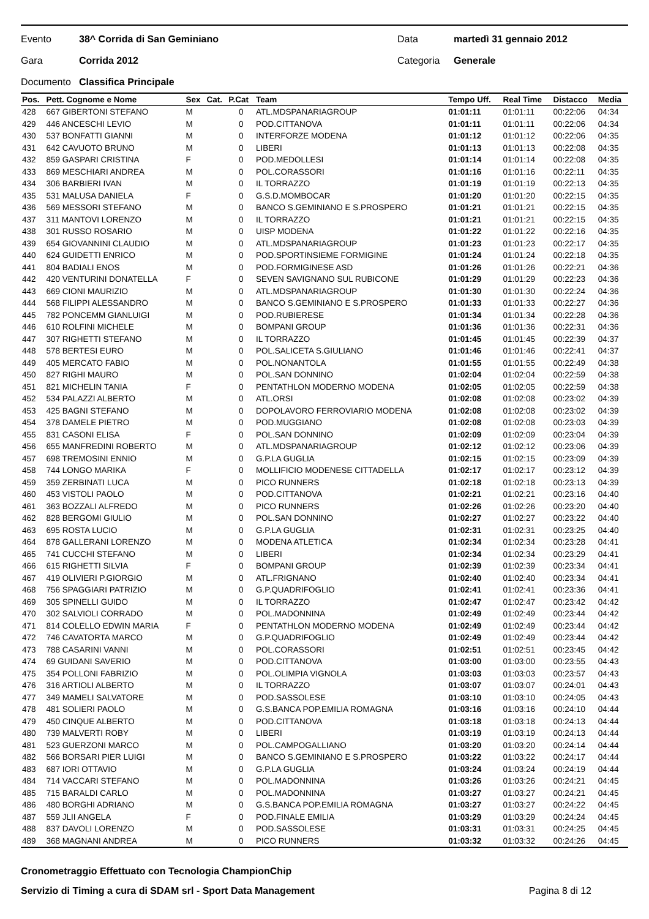Evento 38^ Corrida di San Geminiano Data martedì 31 gennaio 2012
Gara Corrida 2012 Categoria Generale
Documento Classifica Principale
| Pos. | Pett. Cognome e Nome | Sex | Cat. | P.Cat | Team | Tempo Uff. | Real Time | Distacco | Media |
| --- | --- | --- | --- | --- | --- | --- | --- | --- | --- |
| 428 | 667 GIBERTONI STEFANO | M | | 0 | ATL.MDSPANARIAGROUP | 01:01:11 | 01:01:11 | 00:22:06 | 04:34 |
| 429 | 446 ANCESCHI LEVIO | M | | 0 | POD.CITTANOVA | 01:01:11 | 01:01:11 | 00:22:06 | 04:34 |
| 430 | 537 BONFATTI GIANNI | M | | 0 | INTERFORZE MODENA | 01:01:12 | 01:01:12 | 00:22:06 | 04:35 |
| 431 | 642 CAVUOTO BRUNO | M | | 0 | LIBERI | 01:01:13 | 01:01:13 | 00:22:08 | 04:35 |
| 432 | 859 GASPARI CRISTINA | F | | 0 | POD.MEDOLLESI | 01:01:14 | 01:01:14 | 00:22:08 | 04:35 |
| 433 | 869 MESCHIARI ANDREA | M | | 0 | POL.CORASSORI | 01:01:16 | 01:01:16 | 00:22:11 | 04:35 |
| 434 | 306 BARBIERI IVAN | M | | 0 | IL TORRAZZO | 01:01:19 | 01:01:19 | 00:22:13 | 04:35 |
| 435 | 531 MALUSA DANIELA | F | | 0 | G.S.D.MOMBOCAR | 01:01:20 | 01:01:20 | 00:22:15 | 04:35 |
| 436 | 569 MESSORI STEFANO | M | | 0 | BANCO S.GEMINIANO E S.PROSPERO | 01:01:21 | 01:01:21 | 00:22:15 | 04:35 |
| 437 | 311 MANTOVI LORENZO | M | | 0 | IL TORRAZZO | 01:01:21 | 01:01:21 | 00:22:15 | 04:35 |
| 438 | 301 RUSSO ROSARIO | M | | 0 | UISP MODENA | 01:01:22 | 01:01:22 | 00:22:16 | 04:35 |
| 439 | 654 GIOVANNINI CLAUDIO | M | | 0 | ATL.MDSPANARIAGROUP | 01:01:23 | 01:01:23 | 00:22:17 | 04:35 |
| 440 | 624 GUIDETTI ENRICO | M | | 0 | POD.SPORTINSIEME FORMIGINE | 01:01:24 | 01:01:24 | 00:22:18 | 04:35 |
| 441 | 804 BADIALI ENOS | M | | 0 | POD.FORMIGINESE ASD | 01:01:26 | 01:01:26 | 00:22:21 | 04:36 |
| 442 | 420 VENTURINI DONATELLA | F | | 0 | SEVEN SAVIGNANO SUL RUBICONE | 01:01:29 | 01:01:29 | 00:22:23 | 04:36 |
| 443 | 669 CIONI MAURIZIO | M | | 0 | ATL.MDSPANARIAGROUP | 01:01:30 | 01:01:30 | 00:22:24 | 04:36 |
| 444 | 568 FILIPPI ALESSANDRO | M | | 0 | BANCO S.GEMINIANO E S.PROSPERO | 01:01:33 | 01:01:33 | 00:22:27 | 04:36 |
| 445 | 782 PONCEMM GIANLUIGI | M | | 0 | POD.RUBIERESE | 01:01:34 | 01:01:34 | 00:22:28 | 04:36 |
| 446 | 610 ROLFINI MICHELE | M | | 0 | BOMPANI GROUP | 01:01:36 | 01:01:36 | 00:22:31 | 04:36 |
| 447 | 307 RIGHETTI STEFANO | M | | 0 | IL TORRAZZO | 01:01:45 | 01:01:45 | 00:22:39 | 04:37 |
| 448 | 578 BERTESI EURO | M | | 0 | POL.SALICETA S.GIULIANO | 01:01:46 | 01:01:46 | 00:22:41 | 04:37 |
| 449 | 405 MERCATO FABIO | M | | 0 | POL.NONANTOLA | 01:01:55 | 01:01:55 | 00:22:49 | 04:38 |
| 450 | 827 RIGHI MAURO | M | | 0 | POL.SAN DONNINO | 01:02:04 | 01:02:04 | 00:22:59 | 04:38 |
| 451 | 821 MICHELIN TANIA | F | | 0 | PENTATHLON MODERNO MODENA | 01:02:05 | 01:02:05 | 00:22:59 | 04:38 |
| 452 | 534 PALAZZI ALBERTO | M | | 0 | ATL.ORSI | 01:02:08 | 01:02:08 | 00:23:02 | 04:39 |
| 453 | 425 BAGNI STEFANO | M | | 0 | DOPOLAVORO FERROVIARIO MODENA | 01:02:08 | 01:02:08 | 00:23:02 | 04:39 |
| 454 | 378 DAMELE PIETRO | M | | 0 | POD.MUGGIANO | 01:02:08 | 01:02:08 | 00:23:03 | 04:39 |
| 455 | 831 CASONI ELISA | F | | 0 | POL.SAN DONNINO | 01:02:09 | 01:02:09 | 00:23:04 | 04:39 |
| 456 | 655 MANFREDINI ROBERTO | M | | 0 | ATL.MDSPANARIAGROUP | 01:02:12 | 01:02:12 | 00:23:06 | 04:39 |
| 457 | 698 TREMOSINI ENNIO | M | | 0 | G.P.LA GUGLIA | 01:02:15 | 01:02:15 | 00:23:09 | 04:39 |
| 458 | 744 LONGO MARIKA | F | | 0 | MOLLIFICIO MODENESE CITTADELLA | 01:02:17 | 01:02:17 | 00:23:12 | 04:39 |
| 459 | 359 ZERBINATI LUCA | M | | 0 | PICO RUNNERS | 01:02:18 | 01:02:18 | 00:23:13 | 04:39 |
| 460 | 453 VISTOLI PAOLO | M | | 0 | POD.CITTANOVA | 01:02:21 | 01:02:21 | 00:23:16 | 04:40 |
| 461 | 363 BOZZALI ALFREDO | M | | 0 | PICO RUNNERS | 01:02:26 | 01:02:26 | 00:23:20 | 04:40 |
| 462 | 828 BERGOMI GIULIO | M | | 0 | POL.SAN DONNINO | 01:02:27 | 01:02:27 | 00:23:22 | 04:40 |
| 463 | 695 ROSTA LUCIO | M | | 0 | G.P.LA GUGLIA | 01:02:31 | 01:02:31 | 00:23:25 | 04:40 |
| 464 | 878 GALLERANI LORENZO | M | | 0 | MODENA ATLETICA | 01:02:34 | 01:02:34 | 00:23:28 | 04:41 |
| 465 | 741 CUCCHI STEFANO | M | | 0 | LIBERI | 01:02:34 | 01:02:34 | 00:23:29 | 04:41 |
| 466 | 615 RIGHETTI SILVIA | F | | 0 | BOMPANI GROUP | 01:02:39 | 01:02:39 | 00:23:34 | 04:41 |
| 467 | 419 OLIVIERI P.GIORGIO | M | | 0 | ATL.FRIGNANO | 01:02:40 | 01:02:40 | 00:23:34 | 04:41 |
| 468 | 756 SPAGGIARI PATRIZIO | M | | 0 | G.P.QUADRIFOGLIO | 01:02:41 | 01:02:41 | 00:23:36 | 04:41 |
| 469 | 305 SPINELLI GUIDO | M | | 0 | IL TORRAZZO | 01:02:47 | 01:02:47 | 00:23:42 | 04:42 |
| 470 | 302 SALVIOLI CORRADO | M | | 0 | POL.MADONNINA | 01:02:49 | 01:02:49 | 00:23:44 | 04:42 |
| 471 | 814 COLELLO EDWIN MARIA | F | | 0 | PENTATHLON MODERNO MODENA | 01:02:49 | 01:02:49 | 00:23:44 | 04:42 |
| 472 | 746 CAVATORTA MARCO | M | | 0 | G.P.QUADRIFOGLIO | 01:02:49 | 01:02:49 | 00:23:44 | 04:42 |
| 473 | 788 CASARINI VANNI | M | | 0 | POL.CORASSORI | 01:02:51 | 01:02:51 | 00:23:45 | 04:42 |
| 474 | 69 GUIDANI SAVERIO | M | | 0 | POD.CITTANOVA | 01:03:00 | 01:03:00 | 00:23:55 | 04:43 |
| 475 | 354 POLLONI FABRIZIO | M | | 0 | POL.OLIMPIA VIGNOLA | 01:03:03 | 01:03:03 | 00:23:57 | 04:43 |
| 476 | 316 ARTIOLI ALBERTO | M | | 0 | IL TORRAZZO | 01:03:07 | 01:03:07 | 00:24:01 | 04:43 |
| 477 | 349 MAMELI SALVATORE | M | | 0 | POD.SASSOLESE | 01:03:10 | 01:03:10 | 00:24:05 | 04:43 |
| 478 | 481 SOLIERI PAOLO | M | | 0 | G.S.BANCA POP.EMILIA ROMAGNA | 01:03:16 | 01:03:16 | 00:24:10 | 04:44 |
| 479 | 450 CINQUE ALBERTO | M | | 0 | POD.CITTANOVA | 01:03:18 | 01:03:18 | 00:24:13 | 04:44 |
| 480 | 739 MALVERTI ROBY | M | | 0 | LIBERI | 01:03:19 | 01:03:19 | 00:24:13 | 04:44 |
| 481 | 523 GUERZONI MARCO | M | | 0 | POL.CAMPOGALLIANO | 01:03:20 | 01:03:20 | 00:24:14 | 04:44 |
| 482 | 566 BORSARI PIER LUIGI | M | | 0 | BANCO S.GEMINIANO E S.PROSPERO | 01:03:22 | 01:03:22 | 00:24:17 | 04:44 |
| 483 | 687 IORI OTTAVIO | M | | 0 | G.P.LA GUGLIA | 01:03:24 | 01:03:24 | 00:24:19 | 04:44 |
| 484 | 714 VACCARI STEFANO | M | | 0 | POL.MADONNINA | 01:03:26 | 01:03:26 | 00:24:21 | 04:45 |
| 485 | 715 BARALDI CARLO | M | | 0 | POL.MADONNINA | 01:03:27 | 01:03:27 | 00:24:21 | 04:45 |
| 486 | 480 BORGHI ADRIANO | M | | 0 | G.S.BANCA POP.EMILIA ROMAGNA | 01:03:27 | 01:03:27 | 00:24:22 | 04:45 |
| 487 | 559 JLII ANGELA | F | | 0 | POD.FINALE EMILIA | 01:03:29 | 01:03:29 | 00:24:24 | 04:45 |
| 488 | 837 DAVOLI LORENZO | M | | 0 | POD.SASSOLESE | 01:03:31 | 01:03:31 | 00:24:25 | 04:45 |
| 489 | 368 MAGNANI ANDREA | M | | 0 | PICO RUNNERS | 01:03:32 | 01:03:32 | 00:24:26 | 04:45 |
Cronometraggio Effettuato con Tecnologia ChampionChip
Servizio di Timing a cura di SDAM srl - Sport Data Management Pagina 8 di 12